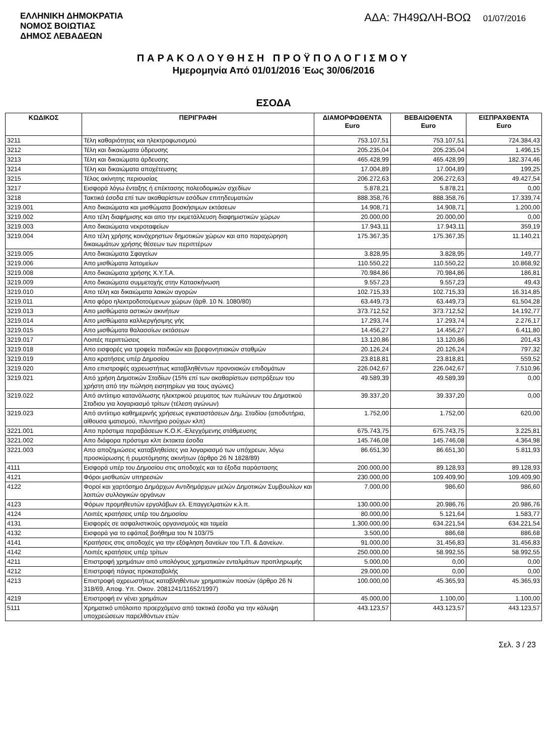ΕΛΛΗΝΙΚΗ ΔΗΜΟΚΡΑΤΙΑ
ΝΟΜΟΣ ΒΟΙΩΤΙΑΣ
ΔΗΜΟΣ ΛΕΒΑΔΕΩΝ
ΑΔΑ: 7Η49ΩΛΗ-ΒΟΩ 01/07/2016
ΠΑΡΑΚΟΛΟΥΘΗΣΗ ΠΡΟΫΠΟΛΟΓΙΣΜΟΥ
Ημερομηνία Από 01/01/2016 Έως 30/06/2016
ΕΣΟΔΑ
| ΚΩΔΙΚΟΣ | ΠΕΡΙΓΡΑΦΗ | ΔΙΑΜΟΡΦΩΘΕΝΤΑ Euro | ΒΕΒΑΙΩΘΕΝΤΑ Euro | ΕΙΣΠΡΑΧΘΕΝΤΑ Euro |
| --- | --- | --- | --- | --- |
| 3211 | Τέλη καθαριότητας και ηλεκτροφωτισμού | 753.107,51 | 753.107,51 | 724.384,43 |
| 3212 | Τέλη και δικαιώματα ύδρευσης | 205.235,04 | 205.235,04 | 1.496,15 |
| 3213 | Τέλη και δικαιώματα άρδευσης | 465.428,99 | 465.428,99 | 182.374,46 |
| 3214 | Τέλη και δικαιώματα αποχέτευσης | 17.004,89 | 17.004,89 | 199,25 |
| 3215 | Τέλος ακίνητης περιουσίας | 206.272,63 | 206.272,63 | 49.427,54 |
| 3217 | Εισφορά λόγω ένταξης ή επέκτασης πολεοδομικών σχεδίων | 5.878,21 | 5.878,21 | 0,00 |
| 3218 | Τακτικά έσοδα επί των ακαθαρίστων εσόδων επιτηδευματιών | 888.358,76 | 888.358,76 | 17.339,74 |
| 3219.001 | Απο δικαιώματα και μισθώματα βοσκήσιμων εκτάσεων | 14.908,71 | 14.908,71 | 1.200,00 |
| 3219.002 | Απο τέλη διαφήμισης και απο την εκμετάλλευση διαφημιστικών χώρων | 20.000,00 | 20.000,00 | 0,00 |
| 3219.003 | Απο δικαιώματα νεκροταφείων | 17.943,11 | 17.943,11 | 359,19 |
| 3219.004 | Απο τέλη χρήσης κοινόχρηστων δημοτικών χώρων και απο παραχώρηση δικαιωμάτων χρήσης θέσεων των περιπτέρων | 175.367,35 | 175.367,35 | 11.140,21 |
| 3219.005 | Απο δικαιώματα Σφαγείων | 3.828,95 | 3.828,95 | 149,77 |
| 3219.006 | Απο μισθώματα λατομείων | 110.550,22 | 110.550,22 | 10.868,92 |
| 3219.008 | Απο δικαιώματα χρήσης Χ.Υ.Τ.Α. | 70.984,86 | 70.984,86 | 186,81 |
| 3219.009 | Απο δικαιώματα συμμετοχής στην Κατασκήνωση | 9.557,23 | 9.557,23 | 49,43 |
| 3219.010 | Απο τέλη και δικαιώματα λαικών αγορών | 102.715,33 | 102.715,33 | 16.314,85 |
| 3219.011 | Απο φόρο ηλεκτροδοτούμενων χώρων (άρθ. 10 Ν. 1080/80) | 63.449,73 | 63.449,73 | 61.504,28 |
| 3219.013 | Απο μισθώματα αστικών ακινήτων | 373.712,52 | 373.712,52 | 14.192,77 |
| 3219.014 | Απο μισθώματα καλλιεργήσιμης γής | 17.293,74 | 17.293,74 | 2.276,17 |
| 3219.015 | Απο μισθώματα θαλασσίων εκτάσεων | 14.456,27 | 14.456,27 | 6.411,80 |
| 3219.017 | Λοιπές περιπτώσεις | 13.120,86 | 13.120,86 | 201,43 |
| 3219.018 | Απο εισφορές για τροφεία παιδικών και βρεφονηπιακών σταθμών | 20.126,24 | 20.126,24 | 797,32 |
| 3219.019 | Απο κρατήσεις υπέρ Δημοσίου | 23.818,81 | 23.818,81 | 559,52 |
| 3219.020 | Απο επιστροφές αχρεωστήτως καταβληθέντων προνοιακών επιδομάτων | 226.042,67 | 226.042,67 | 7.510,96 |
| 3219.021 | Από χρήση Δημοτικών Σταδίων (15% επί των ακαθαρίστων εισπράξεων του χρήστη από την πώληση εισητηρίων για τους αγώνες) | 49.589,39 | 49.589,39 | 0,00 |
| 3219.022 | Από αντίιτιμο κατανάλωσης ηλεκτρικού ρευματος των πυλώνων του Δημοτικού Σταδιου για λογαριασμό τρίτων (τέλεση αγώνων) | 39.337,20 | 39.337,20 | 0,00 |
| 3219.023 | Από αντίιτιμο καθημερινής χρήσεως εγκαταστάσεων Δημ. Σταδίου (αποδυτήρια, αίθουσα ιματισμού, πλυντήριο ρούχων κλπ) | 1.752,00 | 1.752,00 | 620,00 |
| 3221.001 | Απο πρόστιμα παραβάσεων Κ.Ο.Κ.-Ελεγχόμενης στάθμευσης | 675.743,75 | 675.743,75 | 3.225,81 |
| 3221.002 | Απο διάφορα πρόστιμα κλπ έκτακτα έσοδα | 145.746,08 | 145.746,08 | 4.364,98 |
| 3221.003 | Απο αποζημιώσεις καταβληθείσες για λογαριασμό των υπόχρεων, λόγω προσκύρωσης ή ρυμοτόμησης ακινήτων (άρθρο 26 Ν 1828/89) | 86.651,30 | 86.651,30 | 5.811,93 |
| 4111 | Εισφορά υπέρ του Δημοσίου στις αποδοχές και τα έξοδα παράστασης | 200.000,00 | 89.128,93 | 89.128,93 |
| 4121 | Φόροι μισθωτών υπηρεσιών | 230.000,00 | 109.409,90 | 109.409,90 |
| 4122 | Φοροί και χαρτόσημο Δημάρχων Αντιδημάρχων μελών Δημοτικών Συμβουλίων και λοιπών συλλογικών οργάνων | 7.000,00 | 986,60 | 986,60 |
| 4123 | Φόρων προμηθευτών εργολάβων ελ. Επαγγελματιών κ.λ.π. | 130.000,00 | 20.986,76 | 20.986,76 |
| 4124 | Λοιπές κρατήσεις υπέρ του Δημοσίου | 80.000,00 | 5.121,64 | 1.583,77 |
| 4131 | Εισφορές σε ασφαλιστικούς οργανισμούς και ταμεία | 1.300.000,00 | 634.221,54 | 634.221,54 |
| 4132 | Εισφορά για το εφάπαξ βοήθημα του Ν 103/75 | 3.500,00 | 886,68 | 886,68 |
| 4141 | Κρατήσεις στις αποδοχές για την εξόφληση δανείων του Τ.Π. & Δανείων. | 91.000,00 | 31.456,83 | 31.456,83 |
| 4142 | Λοιπές κρατήσεις υπέρ τρίτων | 250.000,00 | 58.992,55 | 58.992,55 |
| 4211 | Επιστροφή χρημάτων από υπολόγους χρηματικών ενταλμάτων προπληρωμής | 5.000,00 | 0,00 | 0,00 |
| 4212 | Επιστροφή πάγιας προκαταβολής | 29.000,00 | 0,00 | 0,00 |
| 4213 | Επιστροφή αχρεωστήτως καταβληθέντων χρηματικών ποσών (άρθρο 26 Ν 318/69, Αποφ. Υπ. Οικον. 2081241/11652/1997) | 100.000,00 | 45.365,93 | 45.365,93 |
| 4219 | Επιστροφή εν γένει χρημάτων | 45.000,00 | 1.100,00 | 1.100,00 |
| 5111 | Χρηματικό υπόλοιπο προερχόμενο από τακτικά έσοδα για την κάλυψη υποχρεώσεων παρελθόντων ετών | 443.123,57 | 443.123,57 | 443.123,57 |
Σελ. 3 / 23